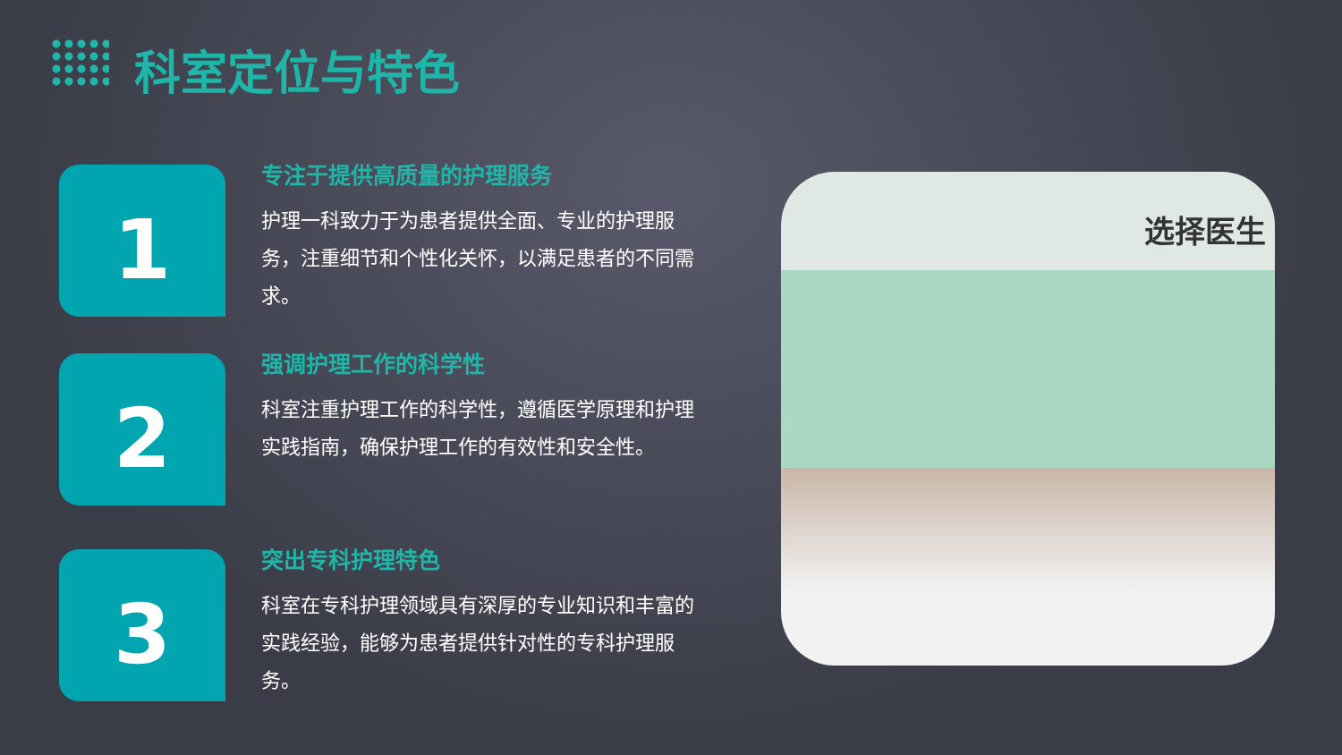科室定位与特色
1
专注于提供高质量的护理服务
护理一科致力于为患者提供全面、专业的护理服务，注重细节和个性化关怀，以满足患者的不同需求。
2
强调护理工作的科学性
科室注重护理工作的科学性，遵循医学原理和护理实践指南，确保护理工作的有效性和安全性。
3
突出专科护理特色
科室在专科护理领域具有深厚的专业知识和丰富的实践经验，能够为患者提供针对性的专科护理服务。
选择医生